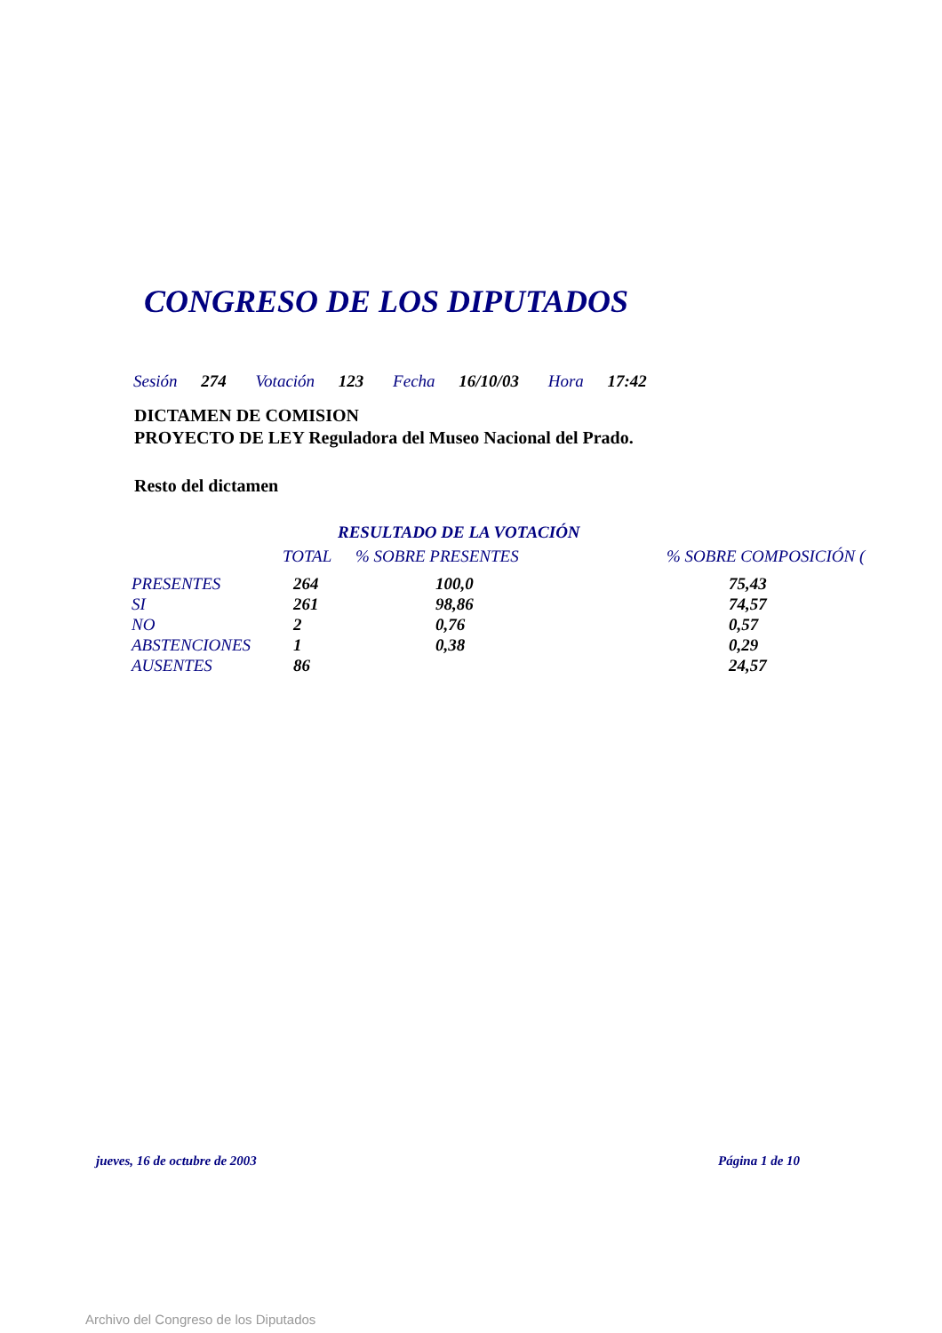CONGRESO DE LOS DIPUTADOS
Sesión 274 Votación 123 Fecha 16/10/03 Hora 17:42
DICTAMEN DE COMISION
PROYECTO DE LEY Reguladora del Museo Nacional del Prado.
Resto del dictamen
RESULTADO DE LA VOTACIÓN
| | TOTAL | % SOBRE PRESENTES | % SOBRE COMPOSICIÓN ( |
| --- | --- | --- | --- |
| PRESENTES | 264 | 100,0 | 75,43 |
| SI | 261 | 98,86 | 74,57 |
| NO | 2 | 0,76 | 0,57 |
| ABSTENCIONES | 1 | 0,38 | 0,29 |
| AUSENTES | 86 | | 24,57 |
jueves, 16 de octubre de 2003 Página 1 de 10
Archivo del Congreso de los Diputados